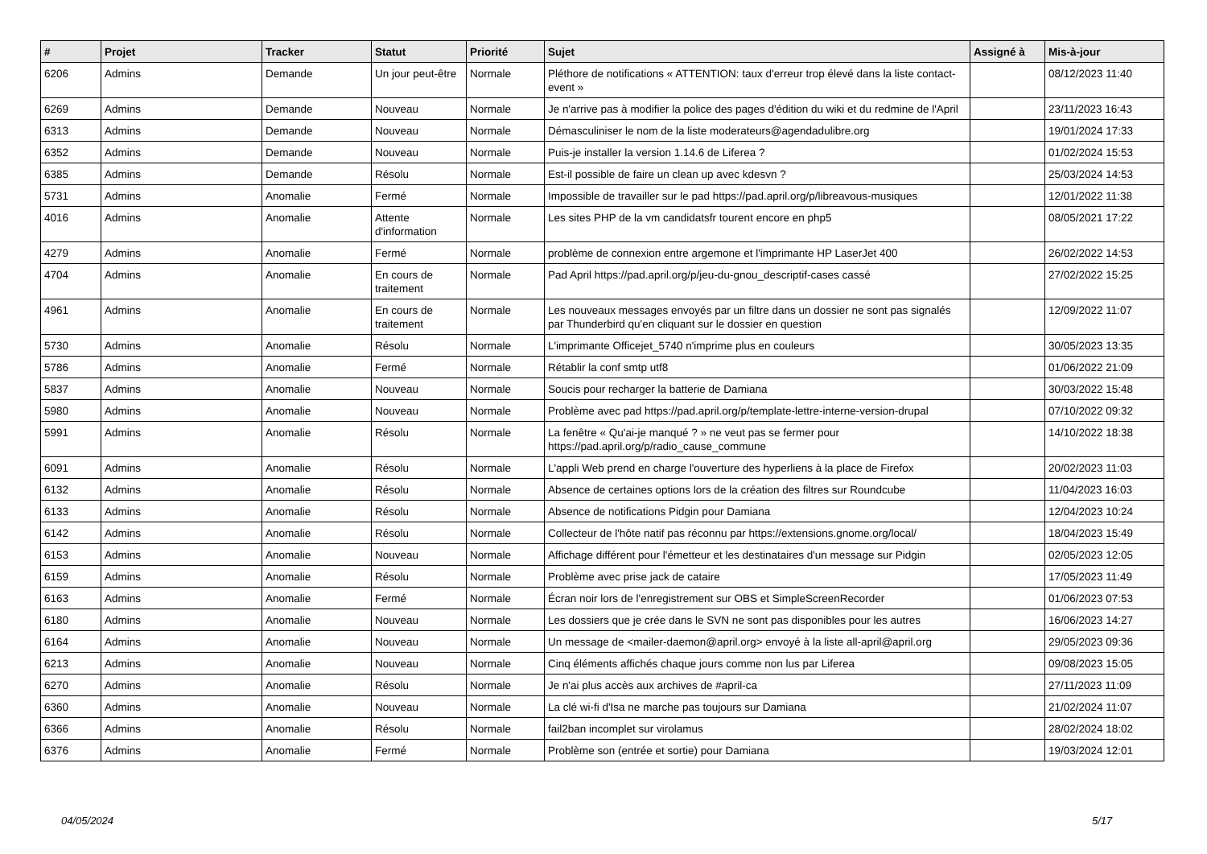| # | Projet | Tracker | Statut | Priorité | Sujet | Assigné à | Mis-à-jour |
| --- | --- | --- | --- | --- | --- | --- | --- |
| 6206 | Admins | Demande | Un jour peut-être | Normale | Pléthore de notifications « ATTENTION: taux d'erreur trop élevé dans la liste contact-event » | | 08/12/2023 11:40 |
| 6269 | Admins | Demande | Nouveau | Normale | Je n'arrive pas à modifier la police des pages d'édition du wiki et du redmine de l'April | | 23/11/2023 16:43 |
| 6313 | Admins | Demande | Nouveau | Normale | Démasculiniser le nom de la liste moderateurs@agendadulibre.org | | 19/01/2024 17:33 |
| 6352 | Admins | Demande | Nouveau | Normale | Puis-je installer la version 1.14.6 de Liferea ? | | 01/02/2024 15:53 |
| 6385 | Admins | Demande | Résolu | Normale | Est-il possible de faire un clean up avec kdesvn ? | | 25/03/2024 14:53 |
| 5731 | Admins | Anomalie | Fermé | Normale | Impossible de travailler sur le pad https://pad.april.org/p/libreavous-musiques | | 12/01/2022 11:38 |
| 4016 | Admins | Anomalie | Attente d'information | Normale | Les sites PHP de la vm candidatsfr tourent encore en php5 | | 08/05/2021 17:22 |
| 4279 | Admins | Anomalie | Fermé | Normale | problème de connexion entre argemone et l'imprimante HP LaserJet 400 | | 26/02/2022 14:53 |
| 4704 | Admins | Anomalie | En cours de traitement | Normale | Pad April https://pad.april.org/p/jeu-du-gnou_descriptif-cases cassé | | 27/02/2022 15:25 |
| 4961 | Admins | Anomalie | En cours de traitement | Normale | Les nouveaux messages envoyés par un filtre dans un dossier ne sont pas signalés par Thunderbird qu'en cliquant sur le dossier en question | | 12/09/2022 11:07 |
| 5730 | Admins | Anomalie | Résolu | Normale | L'imprimante Officejet_5740 n'imprime plus en couleurs | | 30/05/2023 13:35 |
| 5786 | Admins | Anomalie | Fermé | Normale | Rétablir la conf smtp utf8 | | 01/06/2022 21:09 |
| 5837 | Admins | Anomalie | Nouveau | Normale | Soucis pour recharger la batterie de Damiana | | 30/03/2022 15:48 |
| 5980 | Admins | Anomalie | Nouveau | Normale | Problème avec pad https://pad.april.org/p/template-lettre-interne-version-drupal | | 07/10/2022 09:32 |
| 5991 | Admins | Anomalie | Résolu | Normale | La fenêtre « Qu'ai-je manqué ? » ne veut pas se fermer pour https://pad.april.org/p/radio_cause_commune | | 14/10/2022 18:38 |
| 6091 | Admins | Anomalie | Résolu | Normale | L'appli Web prend en charge l'ouverture des hyperliens à la place de Firefox | | 20/02/2023 11:03 |
| 6132 | Admins | Anomalie | Résolu | Normale | Absence de certaines options lors de la création des filtres sur Roundcube | | 11/04/2023 16:03 |
| 6133 | Admins | Anomalie | Résolu | Normale | Absence de notifications Pidgin pour Damiana | | 12/04/2023 10:24 |
| 6142 | Admins | Anomalie | Résolu | Normale | Collecteur de l'hôte natif pas réconnu par https://extensions.gnome.org/local/ | | 18/04/2023 15:49 |
| 6153 | Admins | Anomalie | Nouveau | Normale | Affichage différent pour l'émetteur et les destinataires d'un message sur Pidgin | | 02/05/2023 12:05 |
| 6159 | Admins | Anomalie | Résolu | Normale | Problème avec prise jack de cataire | | 17/05/2023 11:49 |
| 6163 | Admins | Anomalie | Fermé | Normale | Écran noir lors de l'enregistrement sur OBS et SimpleScreenRecorder | | 01/06/2023 07:53 |
| 6180 | Admins | Anomalie | Nouveau | Normale | Les dossiers que je crée dans le SVN ne sont pas disponibles pour les autres | | 16/06/2023 14:27 |
| 6164 | Admins | Anomalie | Nouveau | Normale | Un message de <mailer-daemon@april.org> envoyé à la liste all-april@april.org | | 29/05/2023 09:36 |
| 6213 | Admins | Anomalie | Nouveau | Normale | Cinq éléments affichés chaque jours comme non lus par Liferea | | 09/08/2023 15:05 |
| 6270 | Admins | Anomalie | Résolu | Normale | Je n'ai plus accès aux archives de #april-ca | | 27/11/2023 11:09 |
| 6360 | Admins | Anomalie | Nouveau | Normale | La clé wi-fi d'Isa ne marche pas toujours sur Damiana | | 21/02/2024 11:07 |
| 6366 | Admins | Anomalie | Résolu | Normale | fail2ban incomplet sur virolamus | | 28/02/2024 18:02 |
| 6376 | Admins | Anomalie | Fermé | Normale | Problème son (entrée et sortie) pour Damiana | | 19/03/2024 12:01 |
04/05/2024 5/17